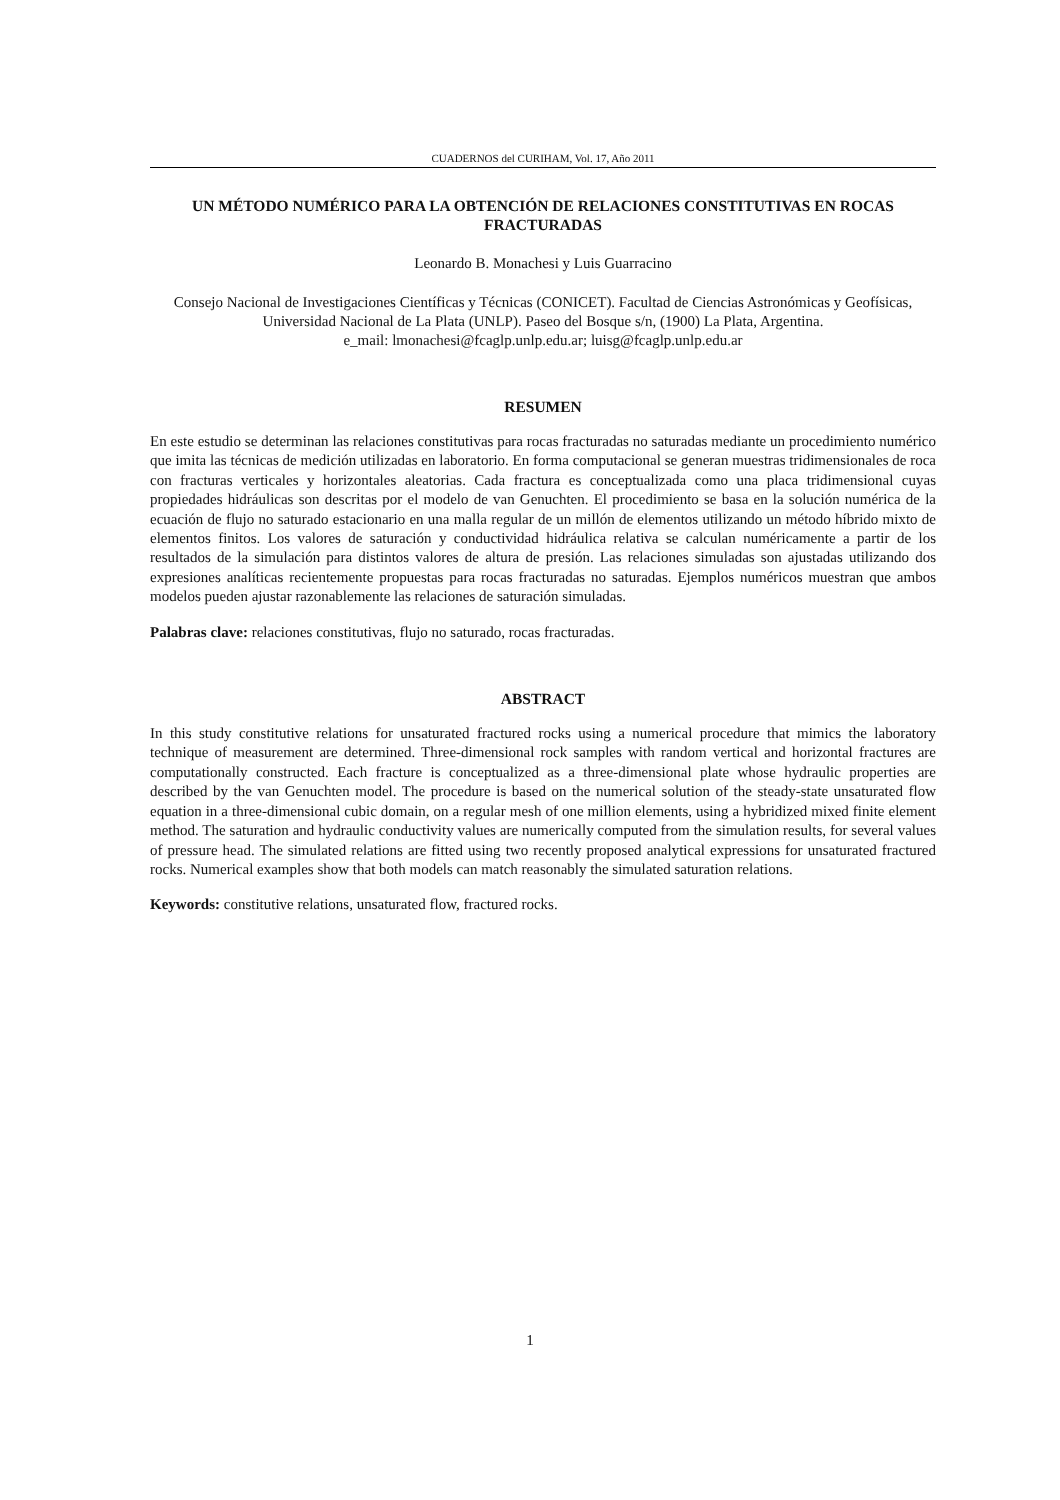CUADERNOS del CURIHAM, Vol. 17, Año 2011
UN MÉTODO NUMÉRICO PARA LA OBTENCIÓN DE RELACIONES CONSTITUTIVAS EN ROCAS FRACTURADAS
Leonardo B. Monachesi y Luis Guarracino
Consejo Nacional de Investigaciones Científicas y Técnicas (CONICET). Facultad de Ciencias Astronómicas y Geofísicas, Universidad Nacional de La Plata (UNLP). Paseo del Bosque s/n, (1900) La Plata, Argentina.
e_mail: lmonachesi@fcaglp.unlp.edu.ar; luisg@fcaglp.unlp.edu.ar
RESUMEN
En este estudio se determinan las relaciones constitutivas para rocas fracturadas no saturadas mediante un procedimiento numérico que imita las técnicas de medición utilizadas en laboratorio. En forma computacional se generan muestras tridimensionales de roca con fracturas verticales y horizontales aleatorias. Cada fractura es conceptualizada como una placa tridimensional cuyas propiedades hidráulicas son descritas por el modelo de van Genuchten. El procedimiento se basa en la solución numérica de la ecuación de flujo no saturado estacionario en una malla regular de un millón de elementos utilizando un método híbrido mixto de elementos finitos. Los valores de saturación y conductividad hidráulica relativa se calculan numéricamente a partir de los resultados de la simulación para distintos valores de altura de presión. Las relaciones simuladas son ajustadas utilizando dos expresiones analíticas recientemente propuestas para rocas fracturadas no saturadas. Ejemplos numéricos muestran que ambos modelos pueden ajustar razonablemente las relaciones de saturación simuladas.
Palabras clave: relaciones constitutivas, flujo no saturado, rocas fracturadas.
ABSTRACT
In this study constitutive relations for unsaturated fractured rocks using a numerical procedure that mimics the laboratory technique of measurement are determined. Three-dimensional rock samples with random vertical and horizontal fractures are computationally constructed. Each fracture is conceptualized as a three-dimensional plate whose hydraulic properties are described by the van Genuchten model. The procedure is based on the numerical solution of the steady-state unsaturated flow equation in a three-dimensional cubic domain, on a regular mesh of one million elements, using a hybridized mixed finite element method. The saturation and hydraulic conductivity values are numerically computed from the simulation results, for several values of pressure head. The simulated relations are fitted using two recently proposed analytical expressions for unsaturated fractured rocks. Numerical examples show that both models can match reasonably the simulated saturation relations.
Keywords: constitutive relations, unsaturated flow, fractured rocks.
1